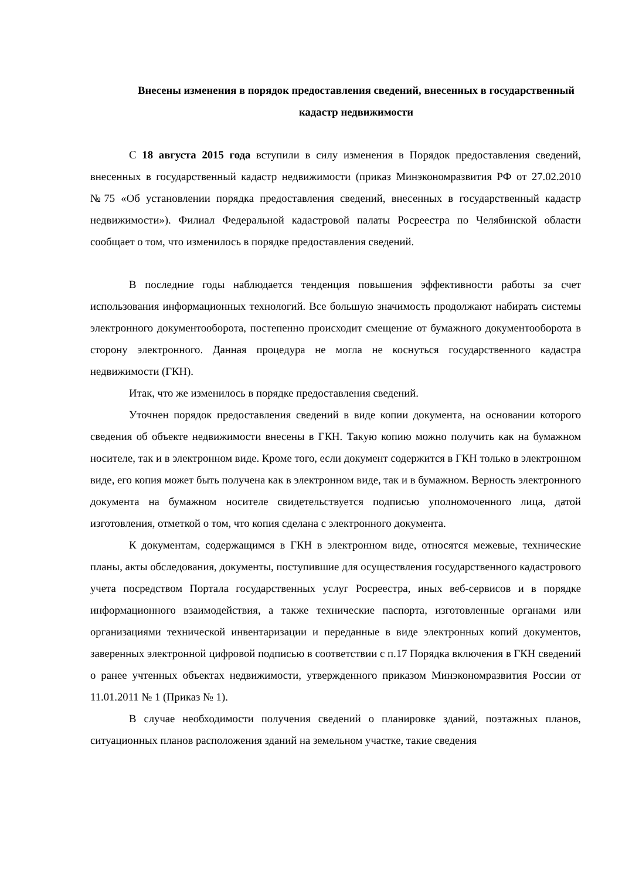Внесены изменения в порядок предоставления сведений, внесенных в государственный кадастр недвижимости
С 18 августа 2015 года вступили в силу изменения в Порядок предоставления сведений, внесенных в государственный кадастр недвижимости (приказ Минэкономразвития РФ от 27.02.2010 №75 «Об установлении порядка предоставления сведений, внесенных в государственный кадастр недвижимости»). Филиал Федеральной кадастровой палаты Росреестра по Челябинской области сообщает о том, что изменилось в порядке предоставления сведений.
В последние годы наблюдается тенденция повышения эффективности работы за счет использования информационных технологий. Все большую значимость продолжают набирать системы электронного документооборота, постепенно происходит смещение от бумажного документооборота в сторону электронного. Данная процедура не могла не коснуться государственного кадастра недвижимости (ГКН).
Итак, что же изменилось в порядке предоставления сведений.
Уточнен порядок предоставления сведений в виде копии документа, на основании которого сведения об объекте недвижимости внесены в ГКН. Такую копию можно получить как на бумажном носителе, так и в электронном виде. Кроме того, если документ содержится в ГКН только в электронном виде, его копия может быть получена как в электронном виде, так и в бумажном. Верность электронного документа на бумажном носителе свидетельствуется подписью уполномоченного лица, датой изготовления, отметкой о том, что копия сделана с электронного документа.
К документам, содержащимся в ГКН в электронном виде, относятся межевые, технические планы, акты обследования, документы, поступившие для осуществления государственного кадастрового учета посредством Портала государственных услуг Росреестра, иных веб-сервисов и в порядке информационного взаимодействия, а также технические паспорта, изготовленные органами или организациями технической инвентаризации и переданные в виде электронных копий документов, заверенных электронной цифровой подписью в соответствии с п.17 Порядка включения в ГКН сведений о ранее учтенных объектах недвижимости, утвержденного приказом Минэкономразвития России от 11.01.2011 № 1 (Приказ № 1).
В случае необходимости получения сведений о планировке зданий, поэтажных планов, ситуационных планов расположения зданий на земельном участке, такие сведения